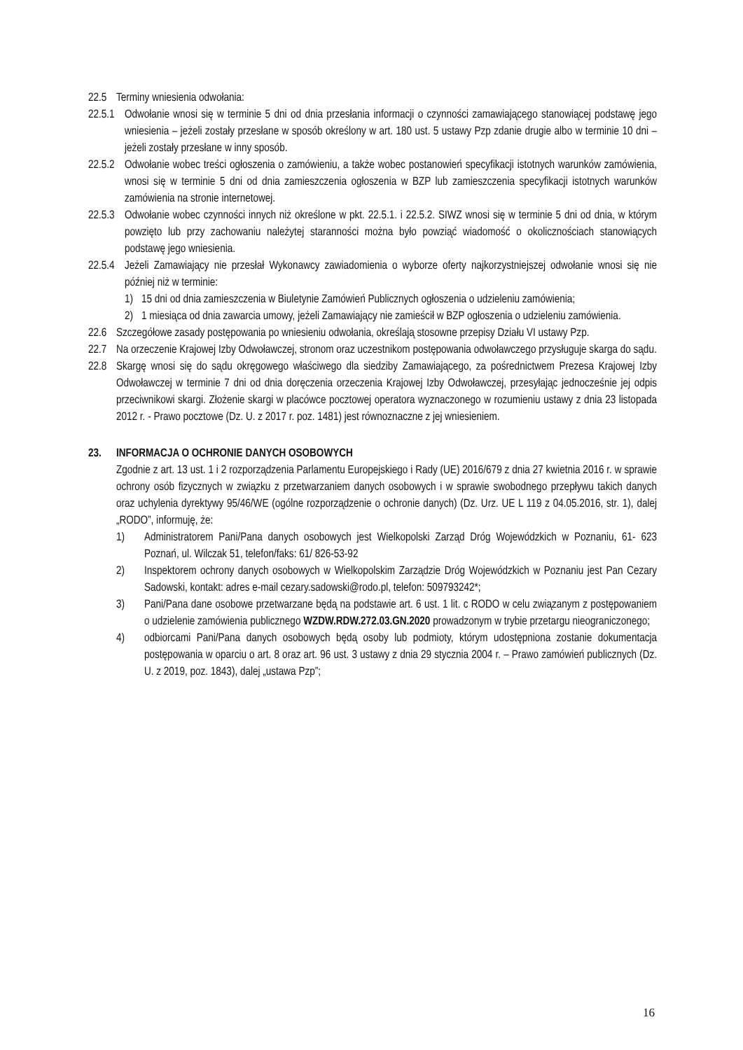22.5 Terminy wniesienia odwołania:
22.5.1 Odwołanie wnosi się w terminie 5 dni od dnia przesłania informacji o czynności zamawiającego stanowiącej podstawę jego wniesienia – jeżeli zostały przesłane w sposób określony w art. 180 ust. 5 ustawy Pzp zdanie drugie albo w terminie 10 dni – jeżeli zostały przesłane w inny sposób.
22.5.2 Odwołanie wobec treści ogłoszenia o zamówieniu, a także wobec postanowień specyfikacji istotnych warunków zamówienia, wnosi się w terminie 5 dni od dnia zamieszczenia ogłoszenia w BZP lub zamieszczenia specyfikacji istotnych warunków zamówienia na stronie internetowej.
22.5.3 Odwołanie wobec czynności innych niż określone w pkt. 22.5.1. i 22.5.2. SIWZ wnosi się w terminie 5 dni od dnia, w którym powzięto lub przy zachowaniu należytej staranności można było powziąć wiadomość o okolicznościach stanowiących podstawę jego wniesienia.
22.5.4 Jeżeli Zamawiający nie przesłał Wykonawcy zawiadomienia o wyborze oferty najkorzystniejszej odwołanie wnosi się nie później niż w terminie:
1) 15 dni od dnia zamieszczenia w Biuletynie Zamówień Publicznych ogłoszenia o udzieleniu zamówienia;
2) 1 miesiąca od dnia zawarcia umowy, jeżeli Zamawiający nie zamieścił w BZP ogłoszenia o udzieleniu zamówienia.
22.6 Szczegółowe zasady postępowania po wniesieniu odwołania, określają stosowne przepisy Działu VI ustawy Pzp.
22.7 Na orzeczenie Krajowej Izby Odwoławczej, stronom oraz uczestnikom postępowania odwoławczego przysługuje skarga do sądu.
22.8 Skargę wnosi się do sądu okręgowego właściwego dla siedziby Zamawiającego, za pośrednictwem Prezesa Krajowej Izby Odwoławczej w terminie 7 dni od dnia doręczenia orzeczenia Krajowej Izby Odwoławczej, przesyłając jednocześnie jej odpis przeciwnikowi skargi. Złożenie skargi w placówce pocztowej operatora wyznaczonego w rozumieniu ustawy z dnia 23 listopada 2012 r. - Prawo pocztowe (Dz. U. z 2017 r. poz. 1481) jest równoznaczne z jej wniesieniem.
23. INFORMACJA O OCHRONIE DANYCH OSOBOWYCH
Zgodnie z art. 13 ust. 1 i 2 rozporządzenia Parlamentu Europejskiego i Rady (UE) 2016/679 z dnia 27 kwietnia 2016 r. w sprawie ochrony osób fizycznych w związku z przetwarzaniem danych osobowych i w sprawie swobodnego przepływu takich danych oraz uchylenia dyrektywy 95/46/WE (ogólne rozporządzenie o ochronie danych) (Dz. Urz. UE L 119 z 04.05.2016, str. 1), dalej „RODO”, informuję, że:
1) Administratorem Pani/Pana danych osobowych jest Wielkopolski Zarząd Dróg Wojewódzkich w Poznaniu, 61- 623 Poznań, ul. Wilczak 51, telefon/faks: 61/ 826-53-92
2) Inspektorem ochrony danych osobowych w Wielkopolskim Zarządzie Dróg Wojewódzkich w Poznaniu jest Pan Cezary Sadowski, kontakt: adres e-mail cezary.sadowski@rodo.pl, telefon: 509793242*;
3) Pani/Pana dane osobowe przetwarzane będą na podstawie art. 6 ust. 1 lit. c RODO w celu związanym z postępowaniem o udzielenie zamówienia publicznego WZDW.RDW.272.03.GN.2020 prowadzonym w trybie przetargu nieograniczonego;
4) odbiorcami Pani/Pana danych osobowych będą osoby lub podmioty, którym udostępniona zostanie dokumentacja postępowania w oparciu o art. 8 oraz art. 96 ust. 3 ustawy z dnia 29 stycznia 2004 r. – Prawo zamówień publicznych (Dz. U. z 2019, poz. 1843), dalej „ustawa Pzp”;
16